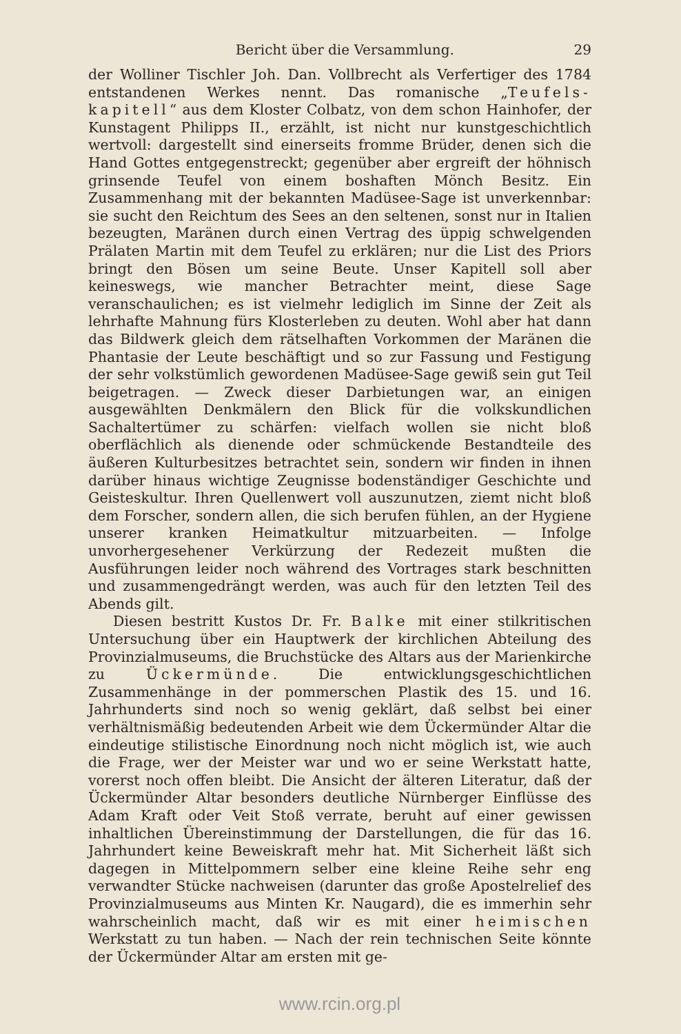Bericht über die Versammlung. 29
der Wolliner Tischler Joh. Dan. Vollbrecht als Verfertiger des 1784 entstandenen Werkes nennt. Das romanische „Teufels-kapitell“ aus dem Kloster Colbatz, von dem schon Hainhofer, der Kunstagent Philipps II., erzählt, ist nicht nur kunstgeschichtlich wertvoll: dargestellt sind einerseits fromme Brüder, denen sich die Hand Gottes entgegenstreckt; gegenüber aber ergreift der höhnisch grinsende Teufel von einem boshaften Mönch Besitz. Ein Zusammenhang mit der bekannten Madüsee-Sage ist unverkennbar: sie sucht den Reichtum des Sees an den seltenen, sonst nur in Italien bezeugten, Maränen durch einen Vertrag des üppig schwelgenden Prälaten Martin mit dem Teufel zu erklären; nur die List des Priors bringt den Bösen um seine Beute. Unser Kapitell soll aber keineswegs, wie mancher Betrachter meint, diese Sage veranschaulichen; es ist vielmehr lediglich im Sinne der Zeit als lehrhafte Mahnung fürs Klosterleben zu deuten. Wohl aber hat dann das Bildwerk gleich dem rätselhaften Vorkommen der Maränen die Phantasie der Leute beschäftigt und so zur Fassung und Festigung der sehr volkstümlich gewordenen Madüsee-Sage gewiß sein gut Teil beigetragen. — Zweck dieser Darbietungen war, an einigen ausgewählten Denkmälern den Blick für die volkskundlichen Sachaltertümer zu schärfen: vielfach wollen sie nicht bloß oberflächlich als dienende oder schmückende Bestandteile des äußeren Kulturbesitzes betrachtet sein, sondern wir finden in ihnen darüber hinaus wichtige Zeugnisse bodenständiger Geschichte und Geisteskultur. Ihren Quellenwert voll auszunutzen, ziemt nicht bloß dem Forscher, sondern allen, die sich berufen fühlen, an der Hygiene unserer kranken Heimatkultur mitzuarbeiten. — Infolge unvorhergesehener Verkürzung der Redezeit mußten die Ausführungen leider noch während des Vortrages stark beschnitten und zusammengedrängt werden, was auch für den letzten Teil des Abends gilt.
Diesen bestritt Kustos Dr. Fr. Balke mit einer stilkritischen Untersuchung über ein Hauptwerk der kirchlichen Abteilung des Provinzialmuseums, die Bruchstücke des Altars aus der Marienkirche zu Ückermünde. Die entwicklungsgeschichtlichen Zusammenhänge in der pommerschen Plastik des 15. und 16. Jahrhunderts sind noch so wenig geklärt, daß selbst bei einer verhältnismäßig bedeutenden Arbeit wie dem Ückermünder Altar die eindeutige stilistische Einordnung noch nicht möglich ist, wie auch die Frage, wer der Meister war und wo er seine Werkstatt hatte, vorerst noch offen bleibt. Die Ansicht der älteren Literatur, daß der Ückermünder Altar besonders deutliche Nürnberger Einflüsse des Adam Kraft oder Veit Stoß verrate, beruht auf einer gewissen inhaltlichen Übereinstimmung der Darstellungen, die für das 16. Jahrhundert keine Beweiskraft mehr hat. Mit Sicherheit läßt sich dagegen in Mittelpommern selber eine kleine Reihe sehr eng verwandter Stücke nachweisen (darunter das große Apostelrelief des Provinzialmuseums aus Minten Kr. Naugard), die es immerhin sehr wahrscheinlich macht, daß wir es mit einer heimischen Werkstatt zu tun haben. — Nach der rein technischen Seite könnte der Ückermünder Altar am ersten mit ge-
www.rcin.org.pl